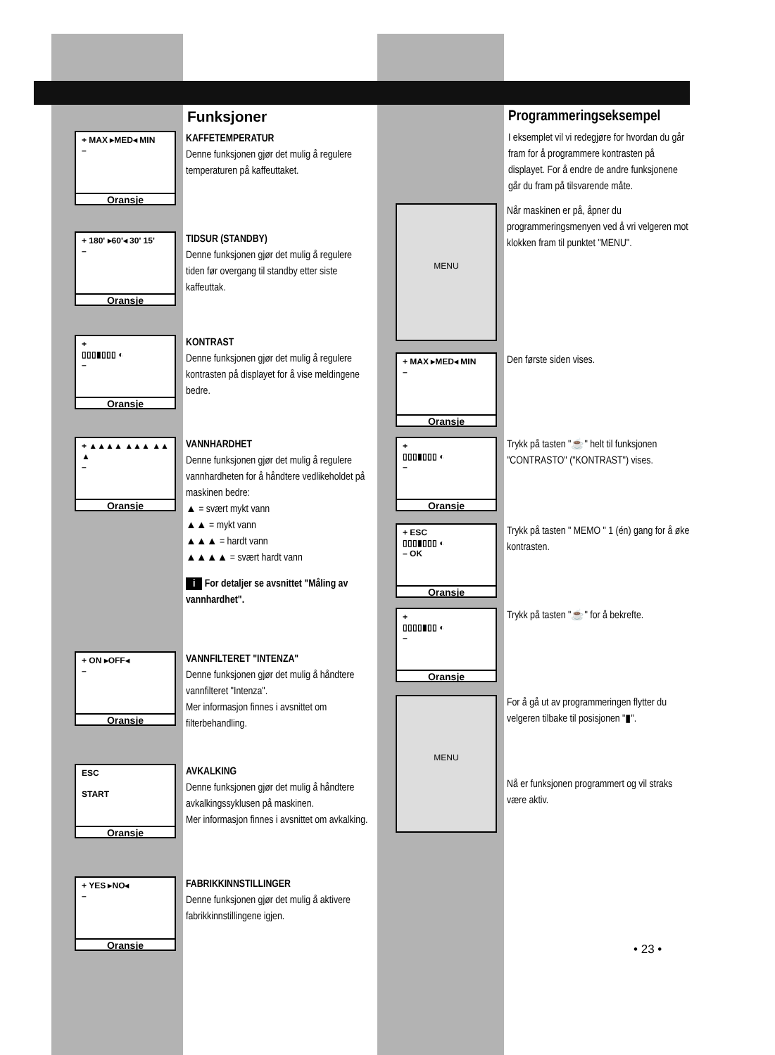Funksjoner
+ MAX ▸MED◂ MIN
–
Oransje
KAFFETEMPERATUR
Denne funksjonen gjør det mulig å regulere temperaturen på kaffeuttaket.
+ 180' ▸60'◂ 30' 15'
–
Oransje
TIDSUR (STANDBY)
Denne funksjonen gjør det mulig å regulere tiden før overgang til standby etter siste kaffeuttak.
+
▯▯▯▮▯▯▯ ◐
–
Oransje
KONTRAST
Denne funksjonen gjør det mulig å regulere kontrasten på displayet for å vise meldingene bedre.
+ ▲▲▲▲ ▲▲▲ ▲▲ ▲
–
Oransje
VANNHARDHET
Denne funksjonen gjør det mulig å regulere vannhardheten for å håndtere vedlikeholdet på maskinen bedre:
▲ = svært mykt vann
▲▲ = mykt vann
▲▲▲ = hardt vann
▲▲▲▲ = svært hardt vann
i For detaljer se avsnittet "Måling av vannhardhet".
+ ON ▸OFF◂
–
Oransje
VANNFILTERET "INTENZA"
Denne funksjonen gjør det mulig å håndtere vannfilteret "Intenza".
Mer informasjon finnes i avsnittet om filterbehandling.
ESC
START
Oransje
AVKALKING
Denne funksjonen gjør det mulig å håndtere avkalkingssyklusen på maskinen.
Mer informasjon finnes i avsnittet om avkalking.
+ YES ▸NO◂
–
Oransje
FABRIKKINNSTILLINGER
Denne funksjonen gjør det mulig å aktivere fabrikkinnstillingene igjen.
Programmeringseksempel
I eksemplet vil vi redegjøre for hvordan du går fram for å programmere kontrasten på displayet. For å endre de andre funksjonene går du fram på tilsvarende måte.
MENU
Når maskinen er på, åpner du programmeringsmenyen ved å vri velgeren mot klokken fram til punktet "MENU".
+ MAX ▸MED◂ MIN
–
Oransje
Den første siden vises.
+
▯▯▯▮▯▯▯ ◐
–
Oransje
Trykk på tasten "☕" helt til funksjonen "CONTRASTO" ("KONTRAST") vises.
+ ESC
▯▯▯▮▯▯▯ ◐
– OK
Oransje
Trykk på tasten " MEMO " 1 (én) gang for å øke kontrasten.
+
▯▯▯▯▮▯▯ ◐
–
Oransje
Trykk på tasten "☕" for å bekrefte.
MENU
For å gå ut av programmeringen flytter du velgeren tilbake til posisjonen "▮".
Nå er funksjonen programmert og vil straks være aktiv.
• 23 •